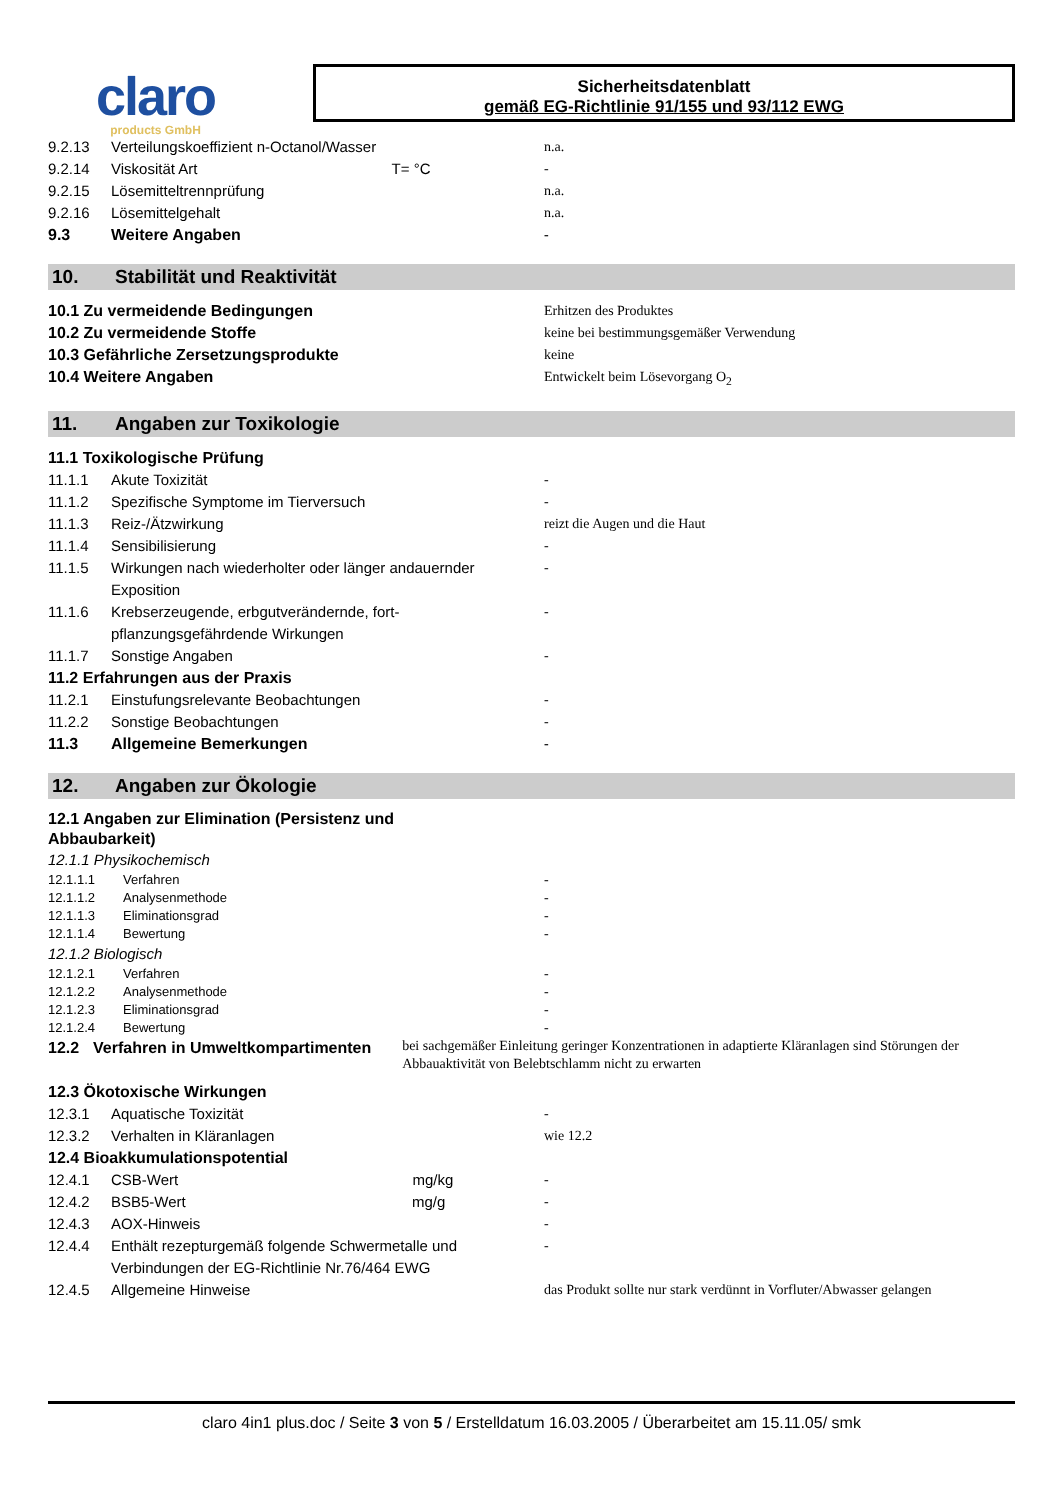claro
products GmbH
Sicherheitsdatenblatt
gemäß EG-Richtlinie 91/155 und 93/112 EWG
9.2.13 Verteilungskoeffizient n-Octanol/Wasser n.a.
9.2.14 Viskosität Art T= °C -
9.2.15 Lösemitteltrennprüfung n.a.
9.2.16 Lösemittelgehalt n.a.
9.3 Weitere Angaben -
10. Stabilität und Reaktivität
10.1 Zu vermeidende Bedingungen Erhitzen des Produktes
10.2 Zu vermeidende Stoffe keine bei bestimmungsgemäßer Verwendung
10.3 Gefährliche Zersetzungsprodukte keine
10.4 Weitere Angaben Entwickelt beim Lösevorgang O<sub>2</sub>
11. Angaben zur Toxikologie
11.1 Toxikologische Prüfung
11.1.1 Akute Toxizität -
11.1.2 Spezifische Symptome im Tierversuch -
11.1.3 Reiz-/Ätzwirkung reizt die Augen und die Haut
11.1.4 Sensibilisierung -
11.1.5 Wirkungen nach wiederholter oder länger andauernder Exposition -
11.1.6 Krebserzeugende, erbgutverändernde, fort-pflanzungsgefährdende Wirkungen -
11.1.7 Sonstige Angaben -
11.2 Erfahrungen aus der Praxis
11.2.1 Einstufungsrelevante Beobachtungen -
11.2.2 Sonstige Beobachtungen -
11.3 Allgemeine Bemerkungen -
12. Angaben zur Ökologie
12.1 Angaben zur Elimination (Persistenz und Abbaubarkeit)
12.1.1 Physikochemisch
12.1.1.1 Verfahren -
12.1.1.2 Analysenmethode -
12.1.1.3 Eliminationsgrad -
12.1.1.4 Bewertung -
12.1.2 Biologisch
12.1.2.1 Verfahren -
12.1.2.2 Analysenmethode -
12.1.2.3 Eliminationsgrad -
12.1.2.4 Bewertung -
12.2 Verfahren in Umweltkompartimenten bei sachgemäßer Einleitung geringer Konzentrationen in adaptierte Kläranlagen sind Störungen der Abbauaktivität von Belebtschlamm nicht zu erwarten
12.3 Ökotoxische Wirkungen
12.3.1 Aquatische Toxizität -
12.3.2 Verhalten in Kläranlagen wie 12.2
12.4 Bioakkumulationspotential
12.4.1 CSB-Wert mg/kg -
12.4.2 BSB5-Wert mg/g -
12.4.3 AOX-Hinweis -
12.4.4 Enthält rezepturgemäß folgende Schwermetalle und Verbindungen der EG-Richtlinie Nr.76/464 EWG -
12.4.5 Allgemeine Hinweise das Produkt sollte nur stark verdünnt in Vorfluter/Abwasser gelangen
claro 4in1 plus.doc / Seite 3 von 5 / Erstelldatum 16.03.2005 / Überarbeitet am 15.11.05/ smk